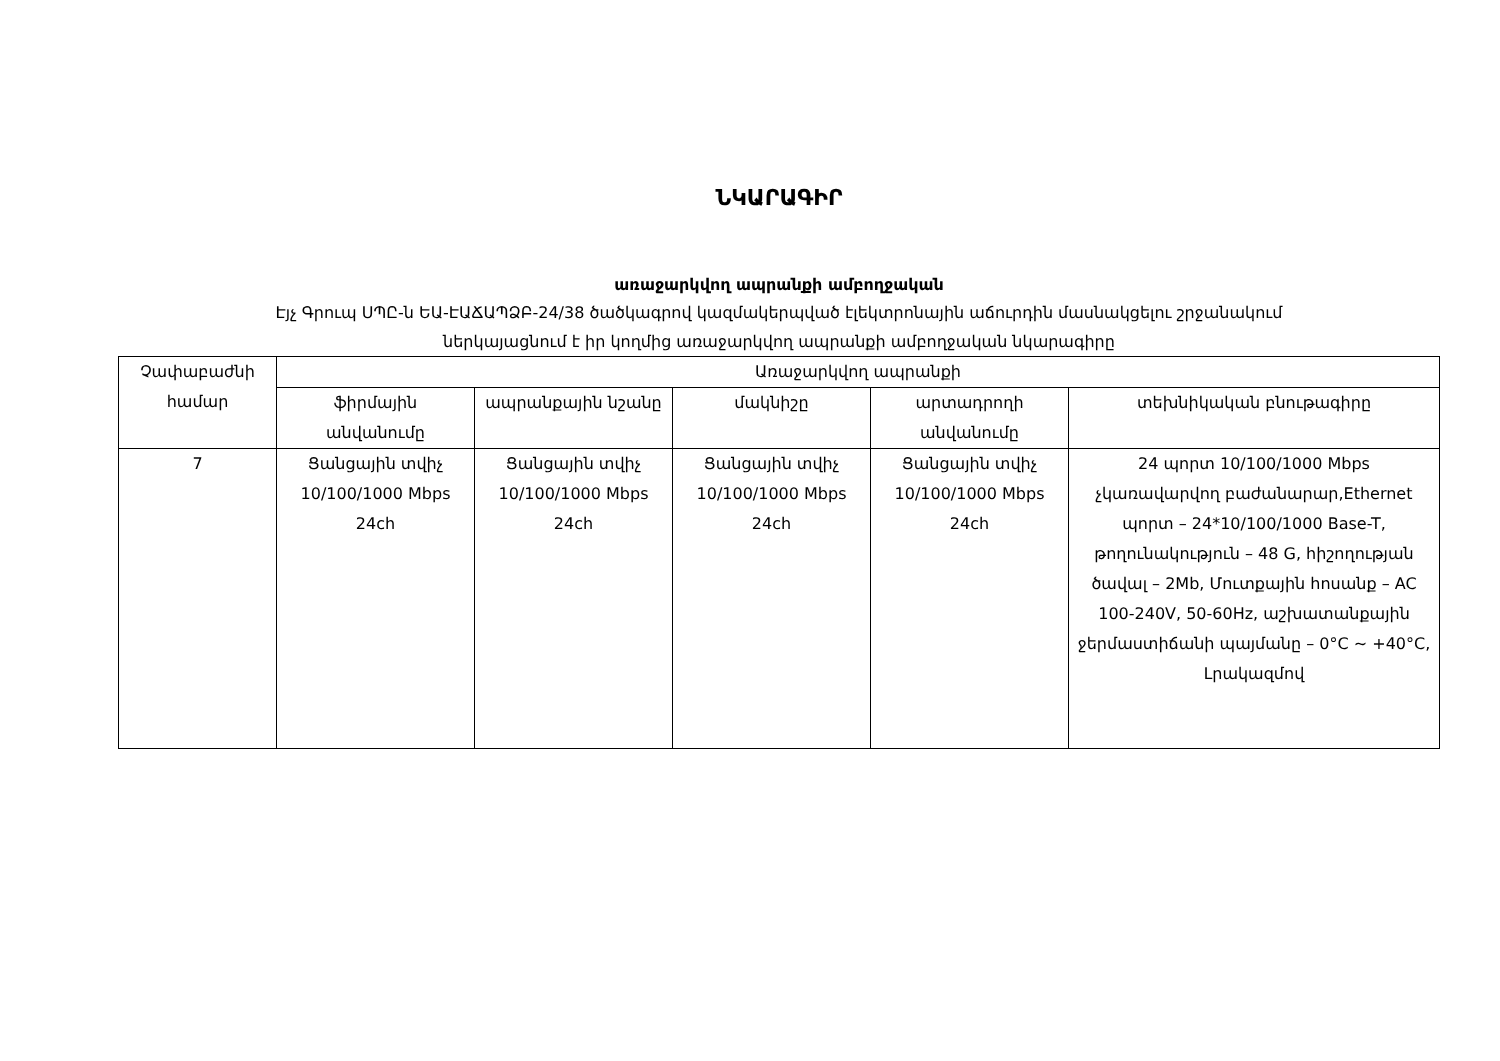ՆԿԱՐԱԳԻՐ
առաջարկվող ապրանքի ամբողջական
Էյչ Գրուպ ՍՊԸ-ն ԵԱ-ԷԱՃԱՊՁԲ-24/38 ծածկագրով կազմակերպված էլեկտրոնային աճուրդին մասնակցելու շրջանակում
ներկայացնում է իր կողմից առաջարկվող ապրանքի ամբողջական նկարագիրը
| Չափաբաժնի համար | Առաջարկվող ապրանքի | | | | |
| --- | --- | --- | --- | --- | --- |
| | ֆիրմային անվանումը | ապրանքային նշանը | մակնիշը | արտադրողի անվանումը | տեխնիկական բնութագիրը |
| 7 | Ցանցային տվիչ 10/100/1000 Mbps 24ch | Ցանցային տվիչ 10/100/1000 Mbps 24ch | Ցանցային տվիչ 10/100/1000 Mbps 24ch | Ցանցային տվիչ 10/100/1000 Mbps 24ch | 24 պորտ 10/100/1000 Mbps չկառավարվող բաժանարար,Ethernet պորտ – 24*10/100/1000 Base-T, թողունակություն – 48 G, հիշողության ծավալ – 2Mb, Մուտքային հոսանք – AC 100-240V, 50-60Hz, աշխատանքային ջերմաստիճանի պայմանը – 0°C ~ +40°C, Լրակազմով |